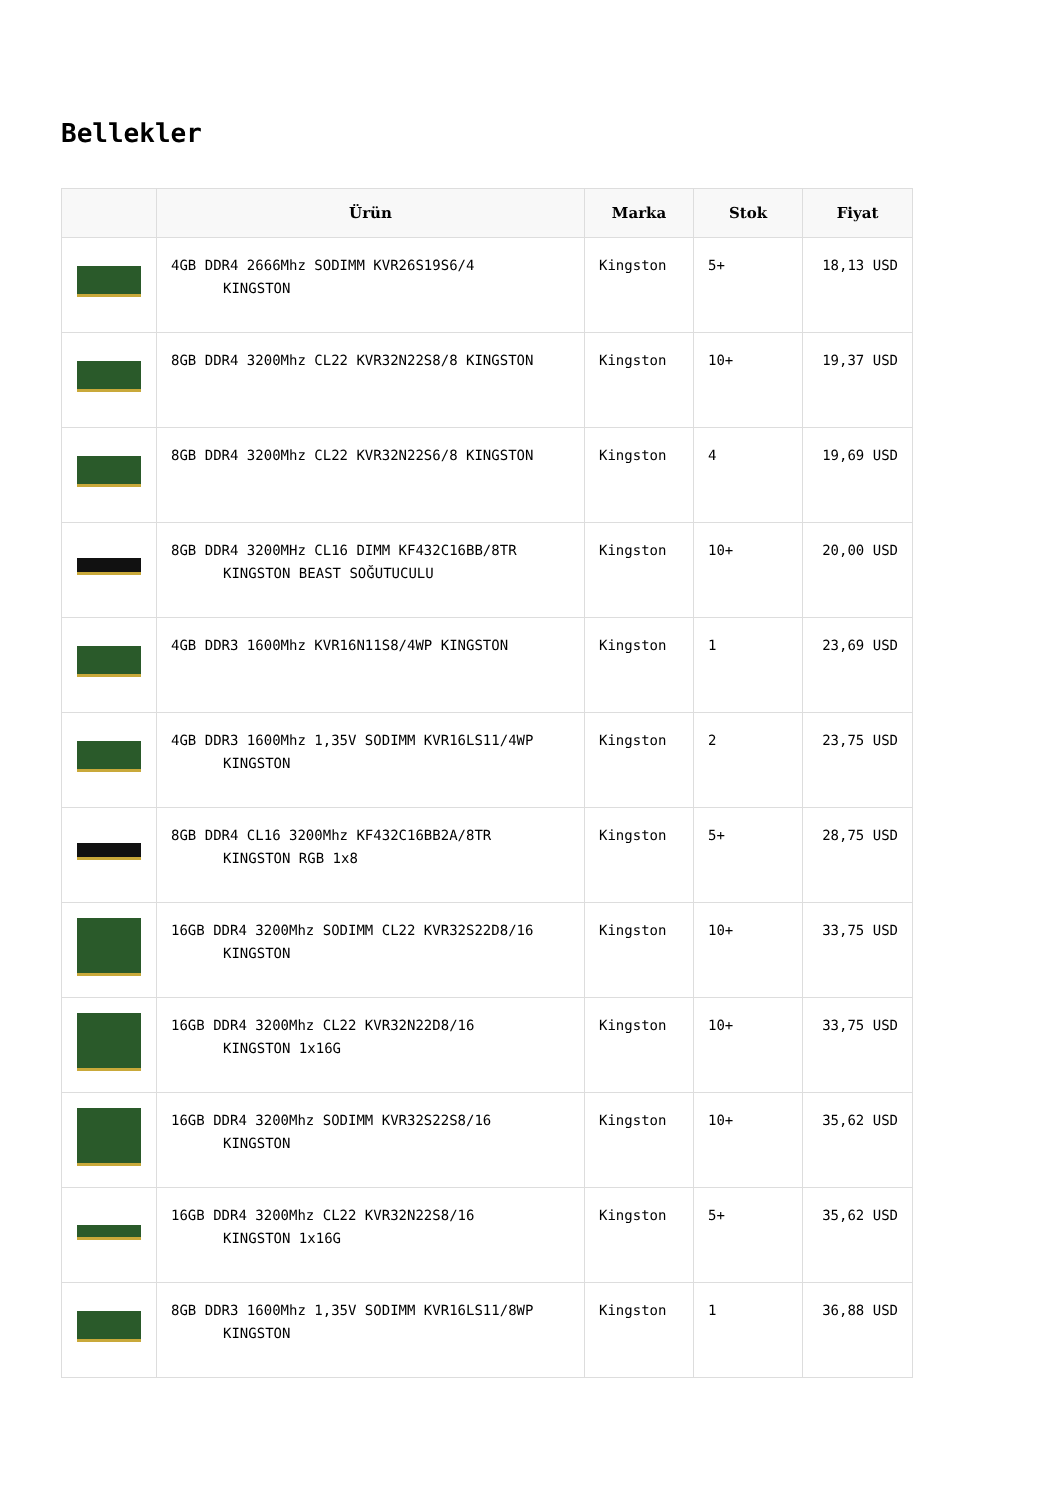Bellekler
| | Ürün | Marka | Stok | Fiyat |
| --- | --- | --- | --- | --- |
| | 4GB DDR4 2666Mhz SODIMM KVR26S19S6/4 KINGSTON | Kingston | 5+ | 18,13 USD |
| | 8GB DDR4 3200Mhz CL22 KVR32N22S8/8 KINGSTON | Kingston | 10+ | 19,37 USD |
| | 8GB DDR4 3200Mhz CL22 KVR32N22S6/8 KINGSTON | Kingston | 4 | 19,69 USD |
| | 8GB DDR4 3200MHz CL16 DIMM KF432C16BB/8TR KINGSTON BEAST SOĞUTUCULU | Kingston | 10+ | 20,00 USD |
| | 4GB DDR3 1600Mhz KVR16N11S8/4WP KINGSTON | Kingston | 1 | 23,69 USD |
| | 4GB DDR3 1600Mhz 1,35V SODIMM KVR16LS11/4WP KINGSTON | Kingston | 2 | 23,75 USD |
| | 8GB DDR4 CL16 3200Mhz KF432C16BB2A/8TR KINGSTON RGB 1x8 | Kingston | 5+ | 28,75 USD |
| | 16GB DDR4 3200Mhz SODIMM CL22 KVR32S22D8/16 KINGSTON | Kingston | 10+ | 33,75 USD |
| | 16GB DDR4 3200Mhz CL22 KVR32N22D8/16 KINGSTON 1x16G | Kingston | 10+ | 33,75 USD |
| | 16GB DDR4 3200Mhz SODIMM KVR32S22S8/16 KINGSTON | Kingston | 10+ | 35,62 USD |
| | 16GB DDR4 3200Mhz CL22 KVR32N22S8/16 KINGSTON 1x16G | Kingston | 5+ | 35,62 USD |
| | 8GB DDR3 1600Mhz 1,35V SODIMM KVR16LS11/8WP KINGSTON | Kingston | 1 | 36,88 USD |